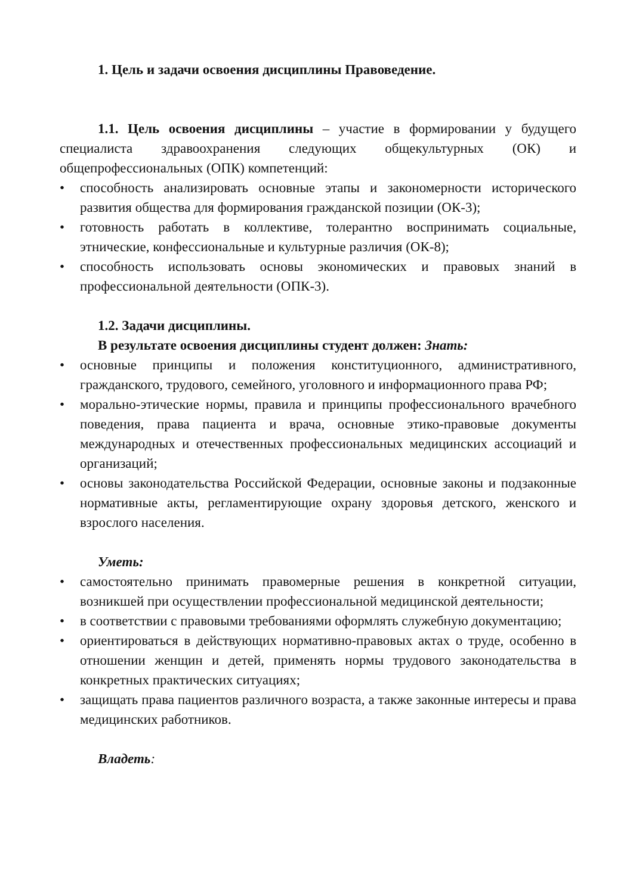1. Цель и задачи освоения дисциплины Правоведение.
1.1. Цель освоения дисциплины – участие в формировании у будущего специалиста здравоохранения следующих общекультурных (ОК) и общепрофессиональных (ОПК) компетенций:
• способность анализировать основные этапы и закономерности исторического развития общества для формирования гражданской позиции (ОК-3);
• готовность работать в коллективе, толерантно воспринимать социальные, этнические, конфессиональные и культурные различия (ОК-8);
• способность использовать основы экономических и правовых знаний в профессиональной деятельности (ОПК-3).
1.2. Задачи дисциплины.
В результате освоения дисциплины студент должен: Знать:
• основные принципы и положения конституционного, административного, гражданского, трудового, семейного, уголовного и информационного права РФ;
• морально-этические нормы, правила и принципы профессионального врачебного поведения, права пациента и врача, основные этико-правовые документы международных и отечественных профессиональных медицинских ассоциаций и организаций;
• основы законодательства Российской Федерации, основные законы и подзаконные нормативные акты, регламентирующие охрану здоровья детского, женского и взрослого населения.
Уметь:
• самостоятельно принимать правомерные решения в конкретной ситуации, возникшей при осуществлении профессиональной медицинской деятельности;
• в соответствии с правовыми требованиями оформлять служебную документацию;
• ориентироваться в действующих нормативно-правовых актах о труде, особенно в отношении женщин и детей, применять нормы трудового законодательства в конкретных практических ситуациях;
• защищать права пациентов различного возраста, а также законные интересы и права медицинских работников.
Владеть: